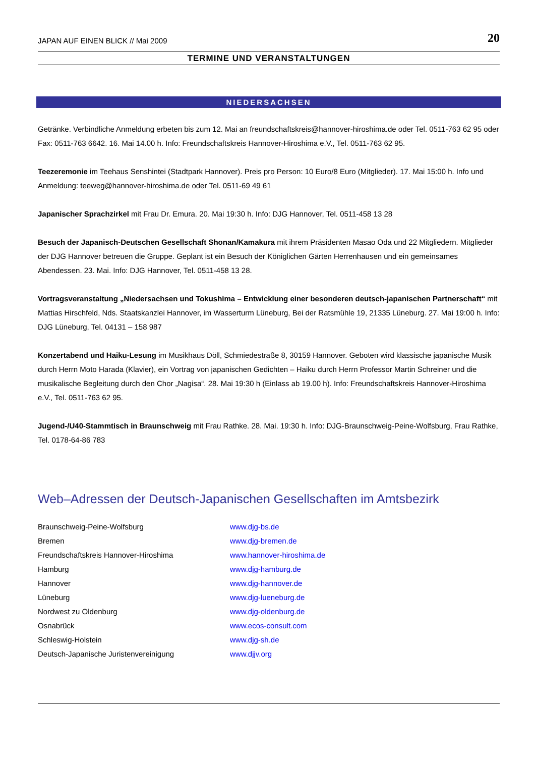JAPAN AUF EINEN BLICK // Mai 2009 20
TERMINE UND VERANSTALTUNGEN
NIEDERSACHSEN
Getränke. Verbindliche Anmeldung erbeten bis zum 12. Mai an freundschaftskreis@hannover-hiroshima.de oder Tel. 0511-763 62 95 oder Fax: 0511-763 6642. 16. Mai 14.00 h. Info: Freundschaftskreis Hannover-Hiroshima e.V., Tel. 0511-763 62 95.
Teezeremonie im Teehaus Senshintei (Stadtpark Hannover). Preis pro Person: 10 Euro/8 Euro (Mitglieder). 17. Mai 15:00 h. Info und Anmeldung: teeweg@hannover-hiroshima.de oder Tel. 0511-69 49 61
Japanischer Sprachzirkel mit Frau Dr. Emura. 20. Mai 19:30 h. Info: DJG Hannover, Tel. 0511-458 13 28
Besuch der Japanisch-Deutschen Gesellschaft Shonan/Kamakura mit ihrem Präsidenten Masao Oda und 22 Mitgliedern. Mitglieder der DJG Hannover betreuen die Gruppe. Geplant ist ein Besuch der Königlichen Gärten Herrenhausen und ein gemeinsames Abendessen. 23. Mai. Info: DJG Hannover, Tel. 0511-458 13 28.
Vortragsveranstaltung „Niedersachsen und Tokushima – Entwicklung einer besonderen deutsch-japanischen Partnerschaft“ mit Mattias Hirschfeld, Nds. Staatskanzlei Hannover, im Wasserturm Lüneburg, Bei der Ratsmühle 19, 21335 Lüneburg. 27. Mai 19:00 h. Info: DJG Lüneburg, Tel. 04131 – 158 987
Konzertabend und Haiku-Lesung im Musikhaus Döll, Schmiedestraße 8, 30159 Hannover. Geboten wird klassische japanische Musik durch Herrn Moto Harada (Klavier), ein Vortrag von japanischen Gedichten – Haiku durch Herrn Professor Martin Schreiner und die musikalische Begleitung durch den Chor „Nagisa“. 28. Mai 19:30 h (Einlass ab 19.00 h). Info: Freundschaftskreis Hannover-Hiroshima e.V., Tel. 0511-763 62 95.
Jugend-/U40-Stammtisch in Braunschweig mit Frau Rathke. 28. Mai. 19:30 h. Info: DJG-Braunschweig-Peine-Wolfsburg, Frau Rathke, Tel. 0178-64-86 783
Web–Adressen der Deutsch-Japanischen Gesellschaften im Amtsbezirk
| Braunschweig-Peine-Wolfsburg | www.djg-bs.de |
| Bremen | www.djg-bremen.de |
| Freundschaftskreis Hannover-Hiroshima | www.hannover-hiroshima.de |
| Hamburg | www.djg-hamburg.de |
| Hannover | www.djg-hannover.de |
| Lüneburg | www.djg-lueneburg.de |
| Nordwest zu Oldenburg | www.djg-oldenburg.de |
| Osnabrück | www.ecos-consult.com |
| Schleswig-Holstein | www.djg-sh.de |
| Deutsch-Japanische Juristenvereinigung | www.djjv.org |